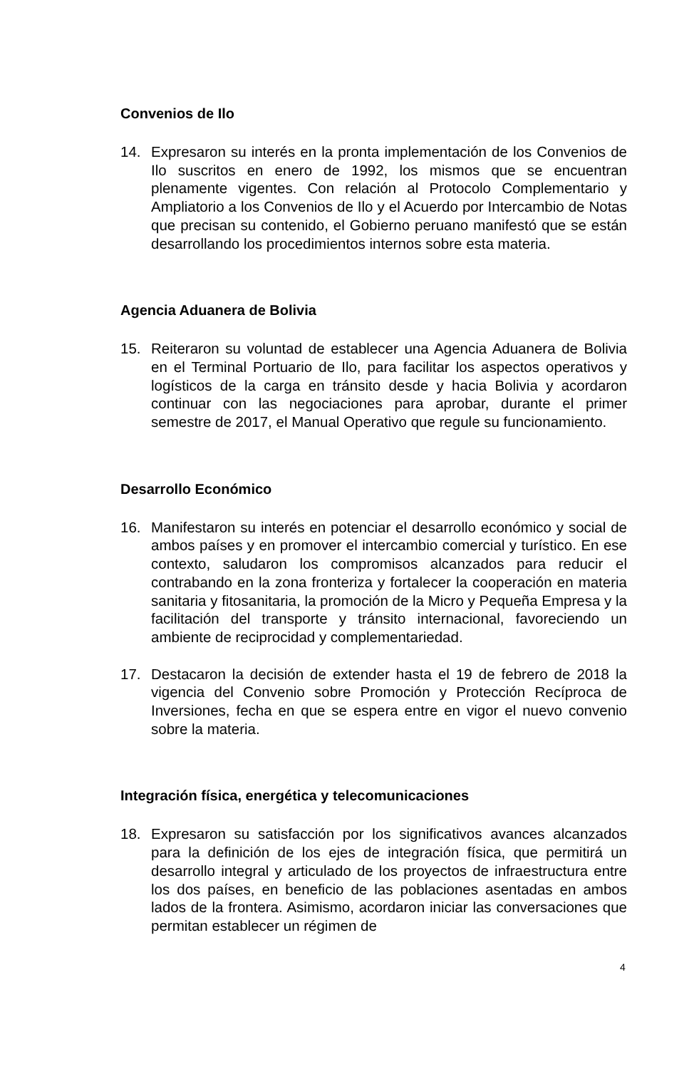Convenios de Ilo
14. Expresaron su interés en la pronta implementación de los Convenios de Ilo suscritos en enero de 1992, los mismos que se encuentran plenamente vigentes. Con relación al Protocolo Complementario y Ampliatorio a los Convenios de Ilo y el Acuerdo por Intercambio de Notas que precisan su contenido, el Gobierno peruano manifestó que se están desarrollando los procedimientos internos sobre esta materia.
Agencia Aduanera de Bolivia
15. Reiteraron su voluntad de establecer una Agencia Aduanera de Bolivia en el Terminal Portuario de Ilo, para facilitar los aspectos operativos y logísticos de la carga en tránsito desde y hacia Bolivia y acordaron continuar con las negociaciones para aprobar, durante el primer semestre de 2017, el Manual Operativo que regule su funcionamiento.
Desarrollo Económico
16. Manifestaron su interés en potenciar el desarrollo económico y social de ambos países y en promover el intercambio comercial y turístico. En ese contexto, saludaron los compromisos alcanzados para reducir el contrabando en la zona fronteriza y fortalecer la cooperación en materia sanitaria y fitosanitaria, la promoción de la Micro y Pequeña Empresa y la facilitación del transporte y tránsito internacional, favoreciendo un ambiente de reciprocidad y complementariedad.
17. Destacaron la decisión de extender hasta el 19 de febrero de 2018 la vigencia del Convenio sobre Promoción y Protección Recíproca de Inversiones, fecha en que se espera entre en vigor el nuevo convenio sobre la materia.
Integración física, energética y telecomunicaciones
18. Expresaron su satisfacción por los significativos avances alcanzados para la definición de los ejes de integración física, que permitirá un desarrollo integral y articulado de los proyectos de infraestructura entre los dos países, en beneficio de las poblaciones asentadas en ambos lados de la frontera. Asimismo, acordaron iniciar las conversaciones que permitan establecer un régimen de
4